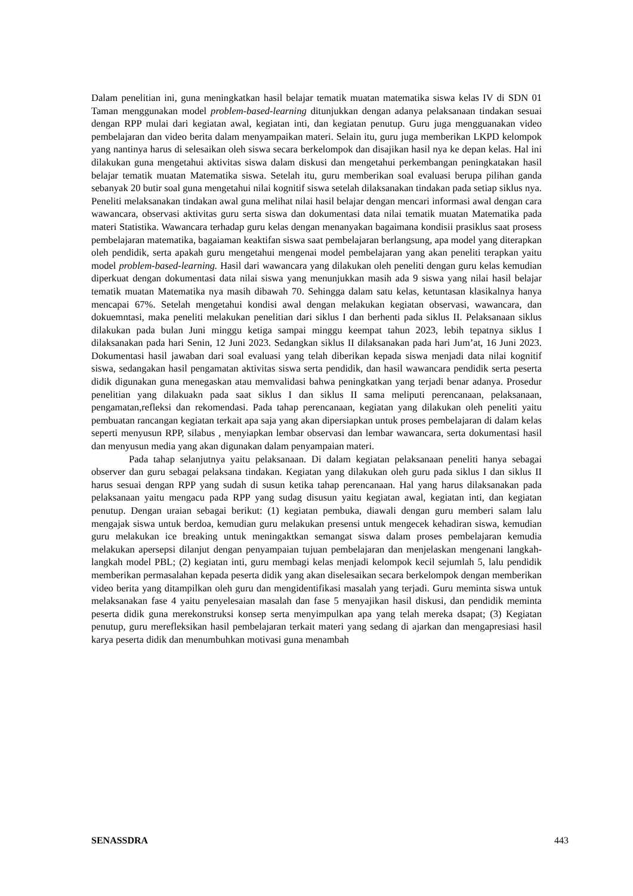Dalam penelitian ini, guna meningkatkan hasil belajar tematik muatan matematika siswa kelas IV di SDN 01 Taman menggunakan model problem-based-learning ditunjukkan dengan adanya pelaksanaan tindakan sesuai dengan RPP mulai dari kegiatan awal, kegiatan inti, dan kegiatan penutup. Guru juga mengguanakan video pembelajaran dan video berita dalam menyampaikan materi. Selain itu, guru juga memberikan LKPD kelompok yang nantinya harus di selesaikan oleh siswa secara berkelompok dan disajikan hasil nya ke depan kelas. Hal ini dilakukan guna mengetahui aktivitas siswa dalam diskusi dan mengetahui perkembangan peningkatakan hasil belajar tematik muatan Matematika siswa. Setelah itu, guru memberikan soal evaluasi berupa pilihan ganda sebanyak 20 butir soal guna mengetahui nilai kognitif siswa setelah dilaksanakan tindakan pada setiap siklus nya. Peneliti melaksanakan tindakan awal guna melihat nilai hasil belajar dengan mencari informasi awal dengan cara wawancara, observasi aktivitas guru serta siswa dan dokumentasi data nilai tematik muatan Matematika pada materi Statistika. Wawancara terhadap guru kelas dengan menanyakan bagaimana kondisii prasiklus saat prosess pembelajaran matematika, bagaiaman keaktifan siswa saat pembelajaran berlangsung, apa model yang diterapkan oleh pendidik, serta apakah guru mengetahui mengenai model pembelajaran yang akan peneliti terapkan yaitu model problem-based-learning. Hasil dari wawancara yang dilakukan oleh peneliti dengan guru kelas kemudian diperkuat dengan dokumentasi data nilai siswa yang menunjukkan masih ada 9 siswa yang nilai hasil belajar tematik muatan Matematika nya masih dibawah 70. Sehingga dalam satu kelas, ketuntasan klasikalnya hanya mencapai 67%. Setelah mengetahui kondisi awal dengan melakukan kegiatan observasi, wawancara, dan dokuemntasi, maka peneliti melakukan penelitian dari siklus I dan berhenti pada siklus II. Pelaksanaan siklus dilakukan pada bulan Juni minggu ketiga sampai minggu keempat tahun 2023, lebih tepatnya siklus I dilaksanakan pada hari Senin, 12 Juni 2023. Sedangkan siklus II dilaksanakan pada hari Jum’at, 16 Juni 2023. Dokumentasi hasil jawaban dari soal evaluasi yang telah diberikan kepada siswa menjadi data nilai kognitif siswa, sedangakan hasil pengamatan aktivitas siswa serta pendidik, dan hasil wawancara pendidik serta peserta didik digunakan guna menegaskan atau memvalidasi bahwa peningkatkan yang terjadi benar adanya. Prosedur penelitian yang dilakuakn pada saat siklus I dan siklus II sama meliputi perencanaan, pelaksanaan, pengamatan,refleksi dan rekomendasi. Pada tahap perencanaan, kegiatan yang dilakukan oleh peneliti yaitu pembuatan rancangan kegiatan terkait apa saja yang akan dipersiapkan untuk proses pembelajaran di dalam kelas seperti menyusun RPP, silabus , menyiapkan lembar observasi dan lembar wawancara, serta dokumentasi hasil dan menyusun media yang akan digunakan dalam penyampaian materi.
Pada tahap selanjutnya yaitu pelaksanaan. Di dalam kegiatan pelaksanaan peneliti hanya sebagai observer dan guru sebagai pelaksana tindakan. Kegiatan yang dilakukan oleh guru pada siklus I dan siklus II harus sesuai dengan RPP yang sudah di susun ketika tahap perencanaan. Hal yang harus dilaksanakan pada pelaksanaan yaitu mengacu pada RPP yang sudag disusun yaitu kegiatan awal, kegiatan inti, dan kegiatan penutup. Dengan uraian sebagai berikut: (1) kegiatan pembuka, diawali dengan guru memberi salam lalu mengajak siswa untuk berdoa, kemudian guru melakukan presensi untuk mengecek kehadiran siswa, kemudian guru melakukan ice breaking untuk meningaktkan semangat siswa dalam proses pembelajaran kemudia melakukan apersepsi dilanjut dengan penyampaian tujuan pembelajaran dan menjelaskan mengenani langkah-langkah model PBL; (2) kegiatan inti, guru membagi kelas menjadi kelompok kecil sejumlah 5, lalu pendidik memberikan permasalahan kepada peserta didik yang akan diselesaikan secara berkelompok dengan memberikan video berita yang ditampilkan oleh guru dan mengidentifikasi masalah yang terjadi. Guru meminta siswa untuk melaksanakan fase 4 yaitu penyelesaian masalah dan fase 5 menyajikan hasil diskusi, dan pendidik meminta peserta didik guna merekonstruksi konsep serta menyimpulkan apa yang telah mereka dsapat; (3) Kegiatan penutup, guru merefleksikan hasil pembelajaran terkait materi yang sedang di ajarkan dan mengapresiasi hasil karya peserta didik dan menumbuhkan motivasi guna menambah
SENASSDRA 443